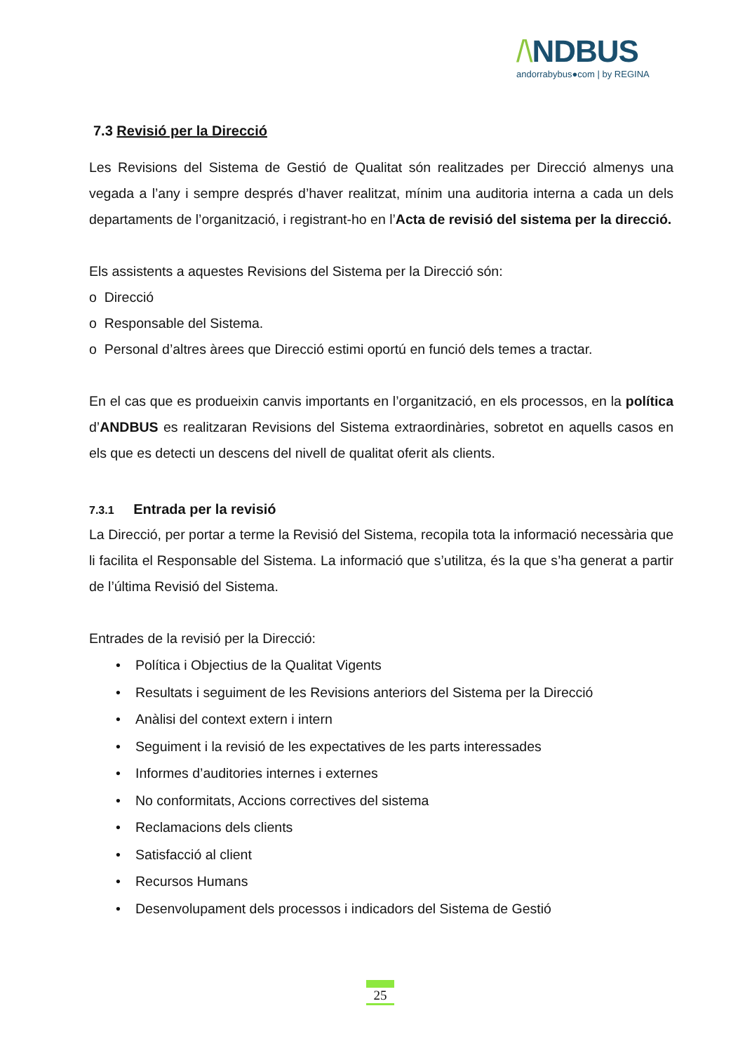/\NDBUS
andorrabybus●com | by REGINA
7.3 Revisió per la Direcció
Les Revisions del Sistema de Gestió de Qualitat són realitzades per Direcció almenys una vegada a l’any i sempre després d’haver realitzat, mínim una auditoria interna a cada un dels departaments de l’organització, i registrant-ho en l’Acta de revisió del sistema per la direcció.
Els assistents a aquestes Revisions del Sistema per la Direcció són:
o Direcció
o Responsable del Sistema.
o Personal d’altres àrees que Direcció estimi oportú en funció dels temes a tractar.
En el cas que es produeixin canvis importants en l’organització, en els processos, en la política d’ANDBUS es realitzaran Revisions del Sistema extraordinàries, sobretot en aquells casos en els que es detecti un descens del nivell de qualitat oferit als clients.
7.3.1 Entrada per la revisió
La Direcció, per portar a terme la Revisió del Sistema, recopila tota la informació necessària que li facilita el Responsable del Sistema. La informació que s’utilitza, és la que s’ha generat a partir de l’última Revisió del Sistema.
Entrades de la revisió per la Direcció:
• Política i Objectius de la Qualitat Vigents
• Resultats i seguiment de les Revisions anteriors del Sistema per la Direcció
• Anàlisi del context extern i intern
• Seguiment i la revisió de les expectatives de les parts interessades
• Informes d’auditories internes i externes
• No conformitats, Accions correctives del sistema
• Reclamacions dels clients
• Satisfacció al client
• Recursos Humans
• Desenvolupament dels processos i indicadors del Sistema de Gestió
25